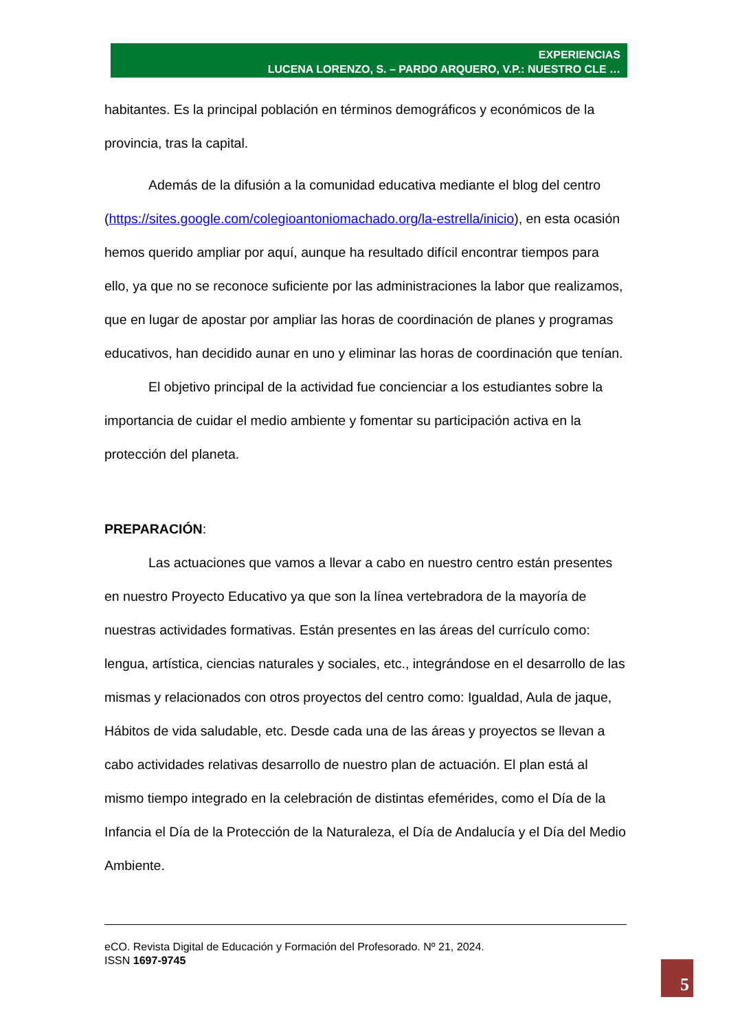EXPERIENCIAS
LUCENA LORENZO, S. – PARDO ARQUERO, V.P.: NUESTRO CLE …
habitantes. Es la principal población en términos demográficos y económicos de la provincia, tras la capital.
Además de la difusión a la comunidad educativa mediante el blog del centro (https://sites.google.com/colegioantoniomachado.org/la-estrella/inicio), en esta ocasión hemos querido ampliar por aquí, aunque ha resultado difícil encontrar tiempos para ello, ya que no se reconoce suficiente por las administraciones la labor que realizamos, que en lugar de apostar por ampliar las horas de coordinación de planes y programas educativos, han decidido aunar en uno y eliminar las horas de coordinación que tenían.
El objetivo principal de la actividad fue concienciar a los estudiantes sobre la importancia de cuidar el medio ambiente y fomentar su participación activa en la protección del planeta.
PREPARACIÓN:
Las actuaciones que vamos a llevar a cabo en nuestro centro están presentes en nuestro Proyecto Educativo ya que son la línea vertebradora de la mayoría de nuestras actividades formativas. Están presentes en las áreas del currículo como: lengua, artística, ciencias naturales y sociales, etc., integrándose en el desarrollo de las mismas y relacionados con otros proyectos del centro como: Igualdad, Aula de jaque, Hábitos de vida saludable, etc. Desde cada una de las áreas y proyectos se llevan a cabo actividades relativas desarrollo de nuestro plan de actuación. El plan está al mismo tiempo integrado en la celebración de distintas efemérides, como el Día de la Infancia el Día de la Protección de la Naturaleza, el Día de Andalucía y el Día del Medio Ambiente.
eCO. Revista Digital de Educación y Formación del Profesorado. Nº 21, 2024.
ISSN 1697-9745
5